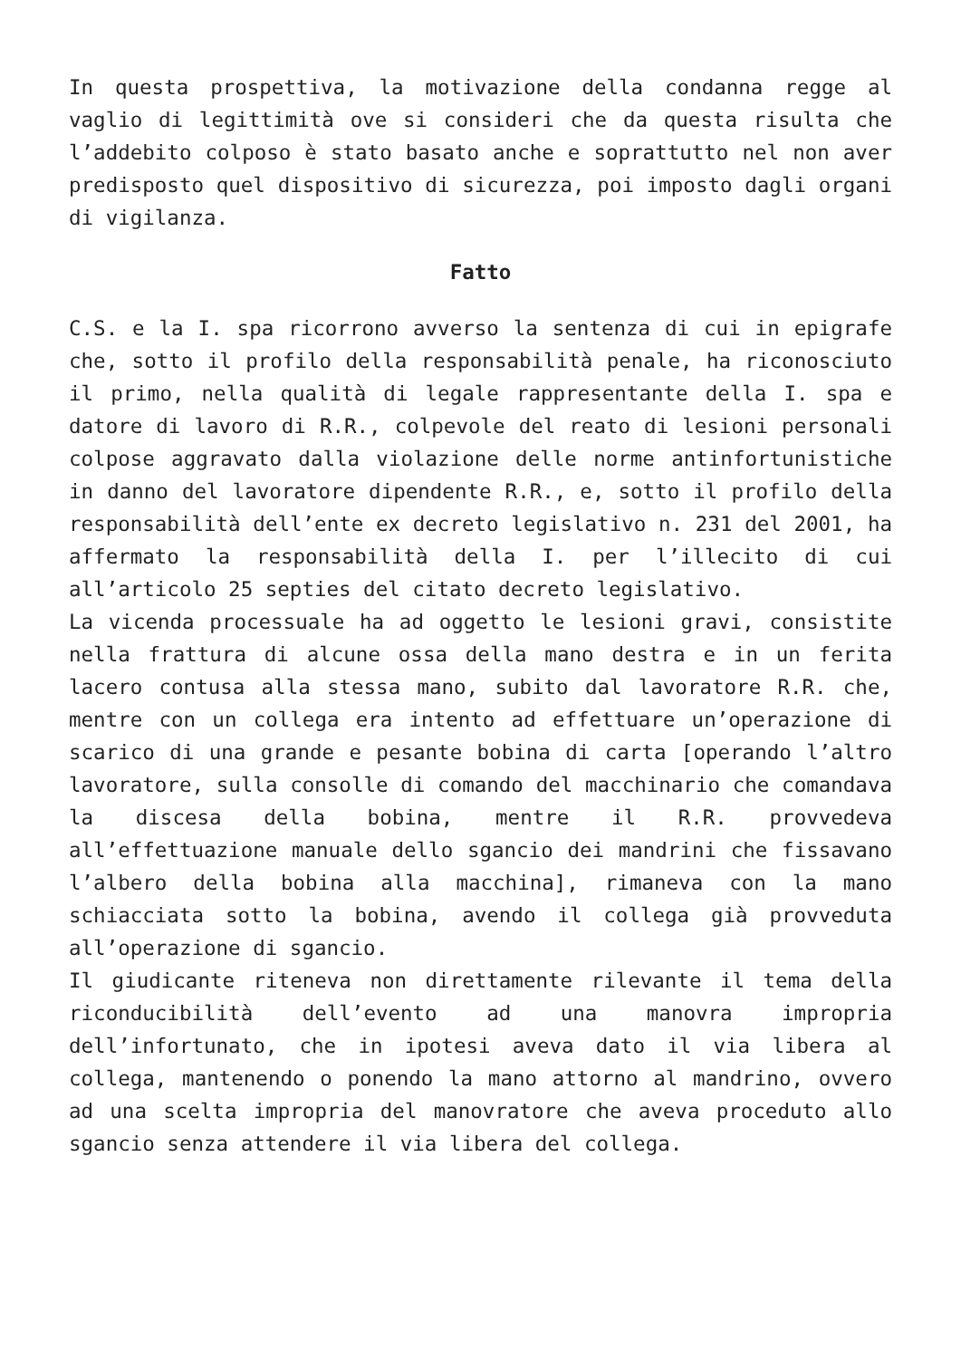In questa prospettiva, la motivazione della condanna regge al vaglio di legittimità ove si consideri che da questa risulta che l’addebito colposo è stato basato anche e soprattutto nel non aver predisposto quel dispositivo di sicurezza, poi imposto dagli organi di vigilanza.
Fatto
C.S. e la I. spa ricorrono avverso la sentenza di cui in epigrafe che, sotto il profilo della responsabilità penale, ha riconosciuto il primo, nella qualità di legale rappresentante della I. spa e datore di lavoro di R.R., colpevole del reato di lesioni personali colpose aggravato dalla violazione delle norme antinfortunistiche in danno del lavoratore dipendente R.R., e, sotto il profilo della responsabilità dell’ente ex decreto legislativo n. 231 del 2001, ha affermato la responsabilità della I. per l’illecito di cui all’articolo 25 septies del citato decreto legislativo.
La vicenda processuale ha ad oggetto le lesioni gravi, consistite nella frattura di alcune ossa della mano destra e in un ferita lacero contusa alla stessa mano, subito dal lavoratore R.R. che, mentre con un collega era intento ad effettuare un’operazione di scarico di una grande e pesante bobina di carta [operando l’altro lavoratore, sulla consolle di comando del macchinario che comandava la discesa della bobina, mentre il R.R. provvedeva all’effettuazione manuale dello sgancio dei mandrini che fissavano l’albero della bobina alla macchina], rimaneva con la mano schiacciata sotto la bobina, avendo il collega già provveduta all’operazione di sgancio.
Il giudicante riteneva non direttamente rilevante il tema della riconducibilità dell’evento ad una manovra impropria dell’infortunato, che in ipotesi aveva dato il via libera al collega, mantenendo o ponendo la mano attorno al mandrino, ovvero ad una scelta impropria del manovratore che aveva proceduto allo sgancio senza attendere il via libera del collega.